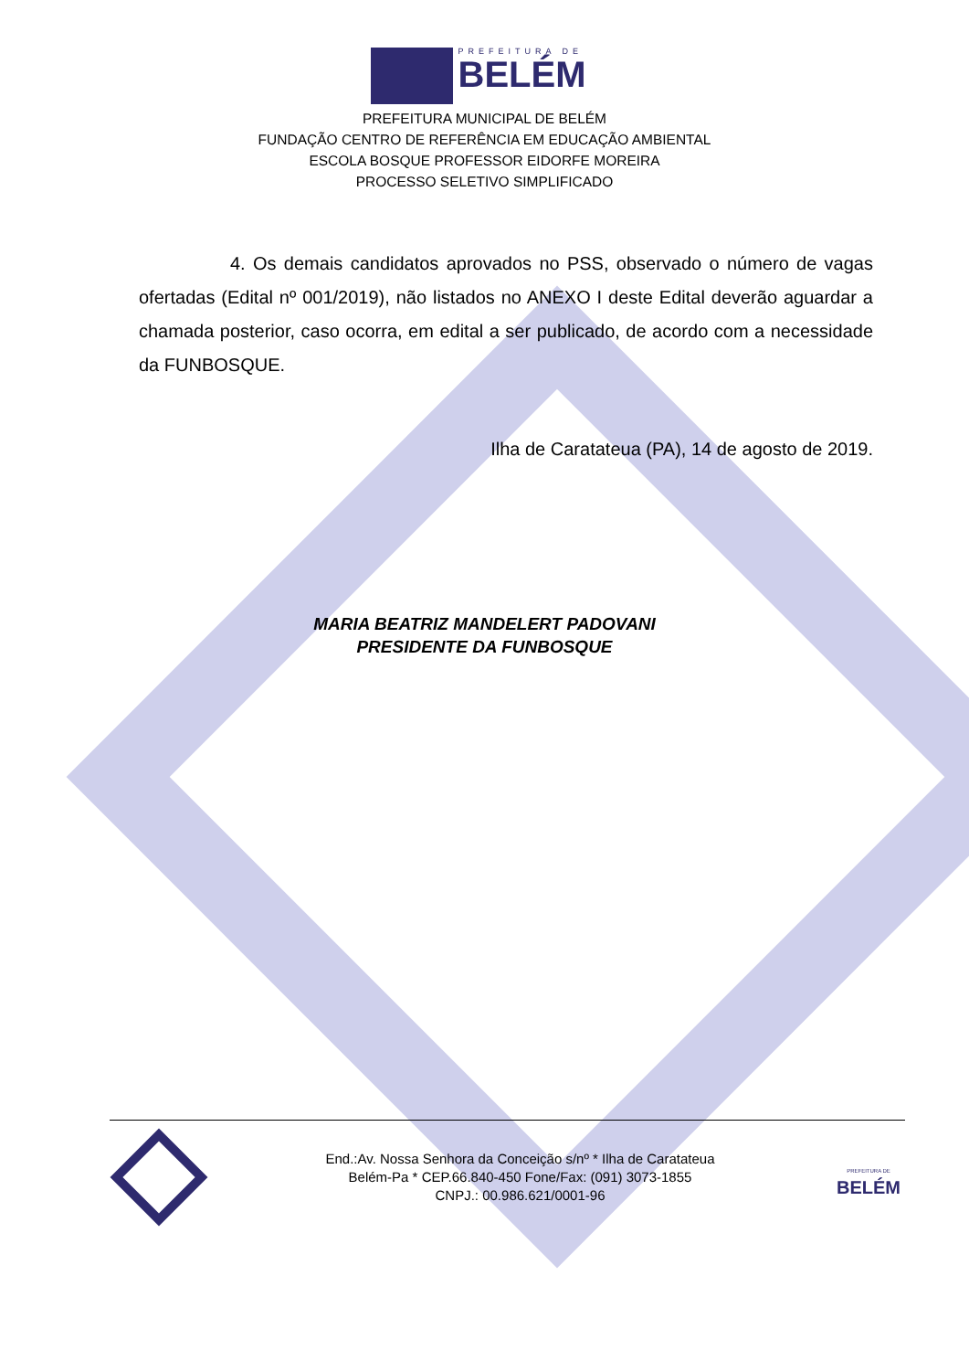PREFEITURA DE
BELÉM
PREFEITURA MUNICIPAL DE BELÉM
FUNDAÇÃO CENTRO DE REFERÊNCIA EM EDUCAÇÃO AMBIENTAL
ESCOLA BOSQUE PROFESSOR EIDORFE MOREIRA
PROCESSO SELETIVO SIMPLIFICADO
4. Os demais candidatos aprovados no PSS, observado o número de vagas ofertadas (Edital nº 001/2019), não listados no ANEXO I deste Edital deverão aguardar a chamada posterior, caso ocorra, em edital a ser publicado, de acordo com a necessidade da FUNBOSQUE.
Ilha de Caratateua (PA), 14 de agosto de 2019.
MARIA BEATRIZ MANDELERT PADOVANI
PRESIDENTE DA FUNBOSQUE
End.:Av. Nossa Senhora da Conceição s/nº * Ilha de Caratateua
Belém-Pa * CEP.66.840-450 Fone/Fax: (091) 3073-1855
CNPJ.: 00.986.621/0001-96
PREFEITURA DE
BELÉM